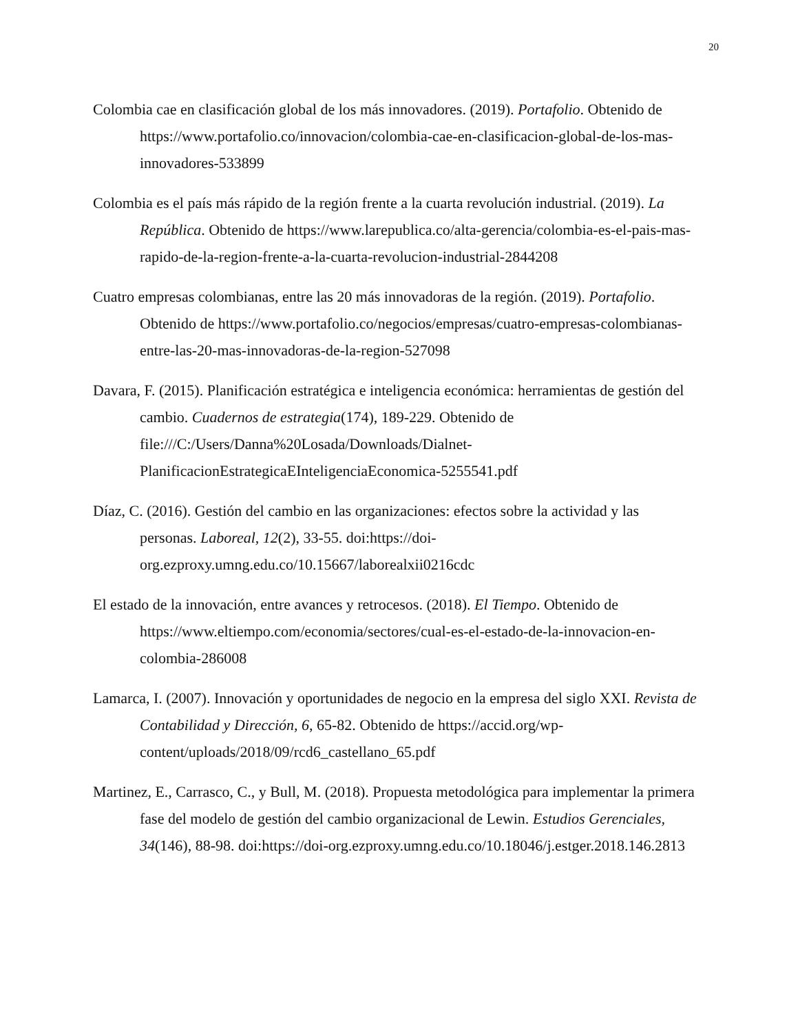20
Colombia cae en clasificación global de los más innovadores. (2019). Portafolio. Obtenido de https://www.portafolio.co/innovacion/colombia-cae-en-clasificacion-global-de-los-mas-innovadores-533899
Colombia es el país más rápido de la región frente a la cuarta revolución industrial. (2019). La República. Obtenido de https://www.larepublica.co/alta-gerencia/colombia-es-el-pais-mas-rapido-de-la-region-frente-a-la-cuarta-revolucion-industrial-2844208
Cuatro empresas colombianas, entre las 20 más innovadoras de la región. (2019). Portafolio. Obtenido de https://www.portafolio.co/negocios/empresas/cuatro-empresas-colombianas-entre-las-20-mas-innovadoras-de-la-region-527098
Davara, F. (2015). Planificación estratégica e inteligencia económica: herramientas de gestión del cambio. Cuadernos de estrategia(174), 189-229. Obtenido de file:///C:/Users/Danna%20Losada/Downloads/Dialnet-PlanificacionEstrategicaEInteligenciaEconomica-5255541.pdf
Díaz, C. (2016). Gestión del cambio en las organizaciones: efectos sobre la actividad y las personas. Laboreal, 12(2), 33-55. doi:https://doi-org.ezproxy.umng.edu.co/10.15667/laborealxii0216cdc
El estado de la innovación, entre avances y retrocesos. (2018). El Tiempo. Obtenido de https://www.eltiempo.com/economia/sectores/cual-es-el-estado-de-la-innovacion-en-colombia-286008
Lamarca, I. (2007). Innovación y oportunidades de negocio en la empresa del siglo XXI. Revista de Contabilidad y Dirección, 6, 65-82. Obtenido de https://accid.org/wp-content/uploads/2018/09/rcd6_castellano_65.pdf
Martinez, E., Carrasco, C., y Bull, M. (2018). Propuesta metodológica para implementar la primera fase del modelo de gestión del cambio organizacional de Lewin. Estudios Gerenciales, 34(146), 88-98. doi:https://doi-org.ezproxy.umng.edu.co/10.18046/j.estger.2018.146.2813